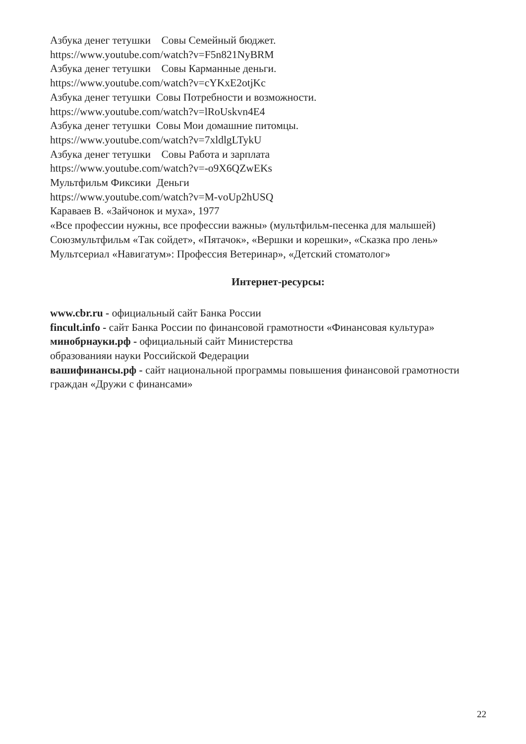Азбука денег тетушки Совы Семейный бюджет.
https://www.youtube.com/watch?v=F5n821NyBRM
Азбука денег тетушки Совы Карманные деньги.
https://www.youtube.com/watch?v=cYKxE2otjKc
Азбука денег тетушки Совы Потребности и возможности.
https://www.youtube.com/watch?v=lRoUskvn4E4
Азбука денег тетушки Совы Мои домашние питомцы.
https://www.youtube.com/watch?v=7xldlgLTykU
Азбука денег тетушки Совы Работа и зарплата
https://www.youtube.com/watch?v=-o9X6QZwEKs
Мультфильм Фиксики Деньги
https://www.youtube.com/watch?v=M-voUp2hUSQ
Караваев В. «Зайчонок и муха», 1977
«Все профессии нужны, все профессии важны» (мультфильм-песенка для малышей)
Союзмультфильм «Так сойдет», «Пятачок», «Вершки и корешки», «Сказка про лень»
Мультсериал «Навигатум»: Профессия Ветеринар», «Детский стоматолог»
Интернет-ресурсы:
www.cbr.ru - официальный сайт Банка России
fincult.info - сайт Банка России по финансовой грамотности «Финансовая культура»
минобрнауки.рф - официальный сайт Министерства
образованияи науки Российской Федерации
вашифинансы.рф - сайт национальной программы повышения финансовой грамотности граждан «Дружи с финансами»
22